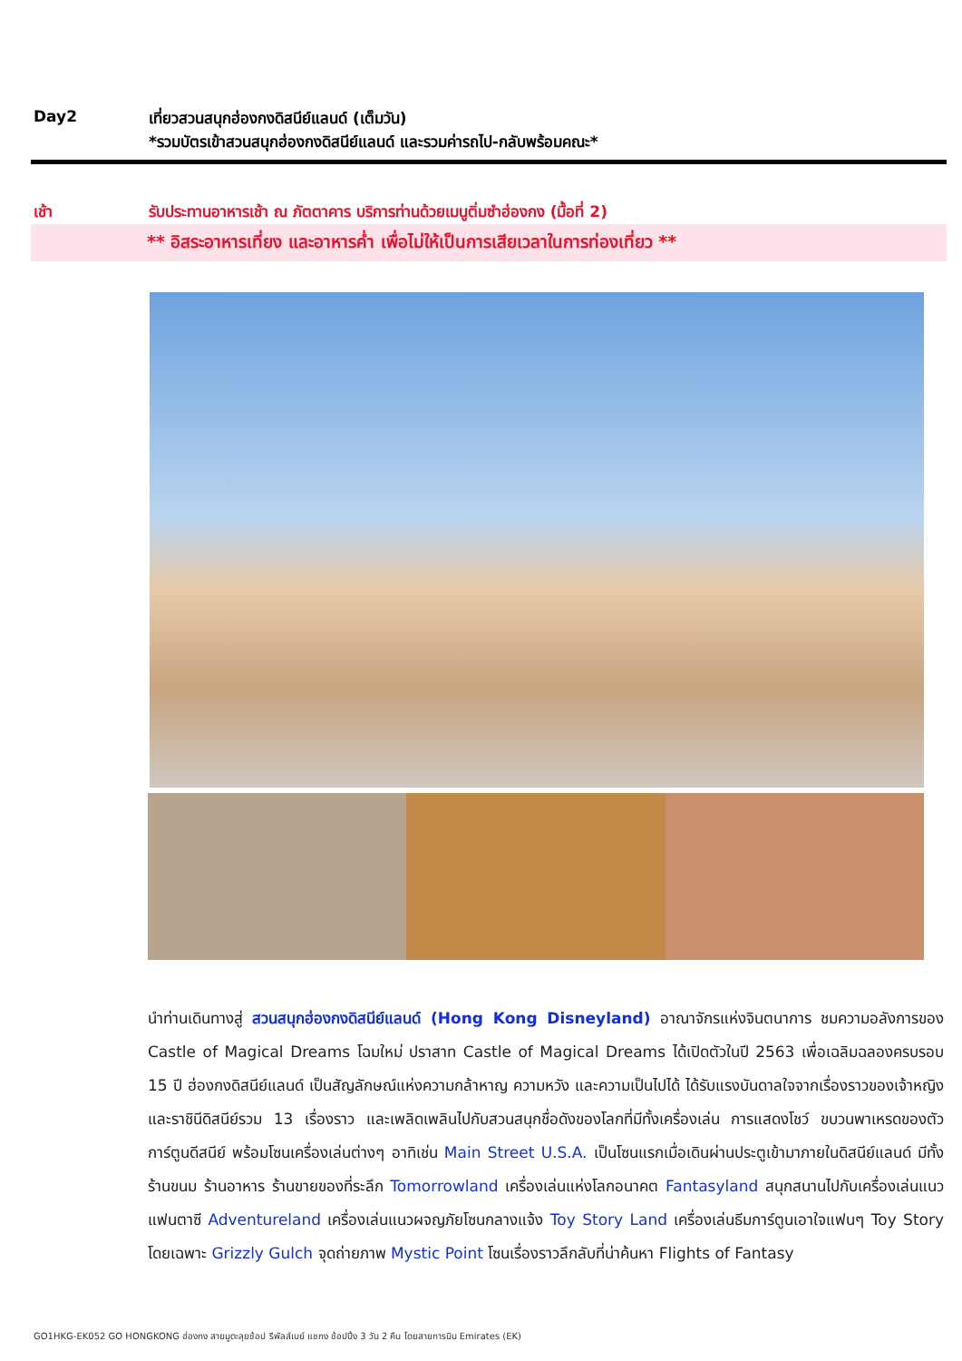Day2 เที่ยวสวนสนุกฮ่องกงดิสนีย์แลนด์ (เต็มวัน)
*รวมบัตรเข้าสวนสนุกฮ่องกงดิสนีย์แลนด์ และรวมค่ารถไป-กลับพร้อมคณะ*
เช้า รับประทานอาหารเช้า ณ ภัตตาคาร บริการท่านด้วยเมนูติ่มซำฮ่องกง (มื้อที่ 2)
** อิสระอาหารเที่ยง และอาหารค่ำ เพื่อไม่ให้เป็นการเสียเวลาในการท่องเที่ยว **
นำท่านเดินทางสู่ สวนสนุกฮ่องกงดิสนีย์แลนด์ (Hong Kong Disneyland) อาณาจักรแห่งจินตนาการ ชมความอลังการของ Castle of Magical Dreams โฉมใหม่ ปราสาท Castle of Magical Dreams ได้เปิดตัวในปี 2563 เพื่อเฉลิมฉลองครบรอบ 15 ปี ฮ่องกงดิสนีย์แลนด์ เป็นสัญลักษณ์แห่งความกล้าหาญ ความหวัง และความเป็นไปได้ ได้รับแรงบันดาลใจจากเรื่องราวของเจ้าหญิงและราชินีดิสนีย์รวม 13 เรื่องราว และเพลิดเพลินไปกับสวนสนุกชื่อดังของโลกที่มีทั้งเครื่องเล่น การแสดงโชว์ ขบวนพาเหรดของตัวการ์ตูนดีสนีย์ พร้อมโซนเครื่องเล่นต่างๆ อาทิเช่น Main Street U.S.A. เป็นโซนแรกเมื่อเดินผ่านประตูเข้ามาภายในดิสนีย์แลนด์ มีทั้งร้านขนม ร้านอาหาร ร้านขายของที่ระลึก Tomorrowland เครื่องเล่นแห่งโลกอนาคต Fantasyland สนุกสนานไปกับเครื่องเล่นแนวแฟนตาซี Adventureland เครื่องเล่นแนวผจญภัยโซนกลางแจ้ง Toy Story Land เครื่องเล่นธีมการ์ตูนเอาใจแฟนๆ Toy Story โดยเฉพาะ Grizzly Gulch จุดถ่ายภาพ Mystic Point โซนเรื่องราวลึกลับที่น่าค้นหา Flights of Fantasy
GO1HKG-EK052 GO HONGKONG ฮ่องกง สายมูตะลุยช้อป รีพัลส์เบย์ แชกง ช้อปปิ้ง 3 วัน 2 คืน โดยสายการบิน Emirates (EK)